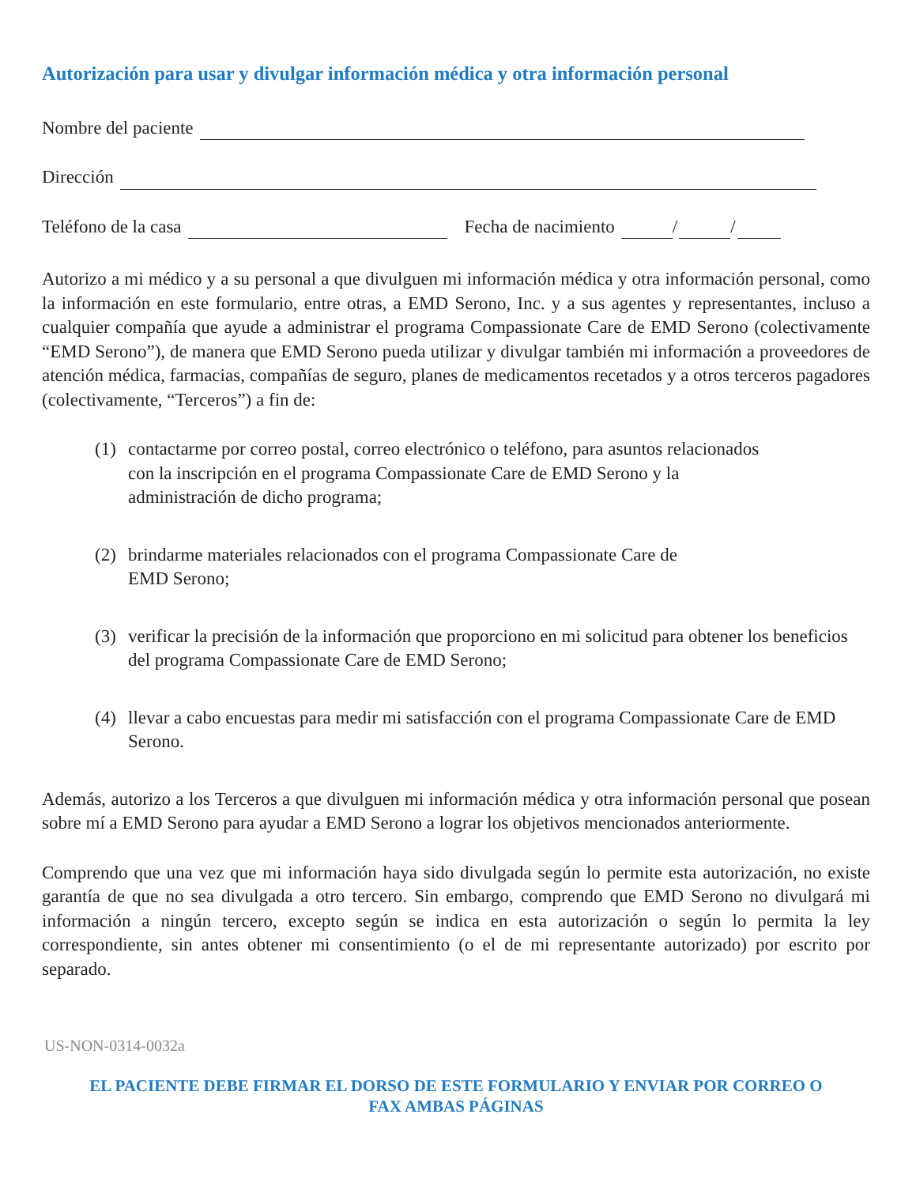Autorización para usar y divulgar información médica y otra información personal
Nombre del paciente
Dirección
Teléfono de la casa Fecha de nacimiento / /
Autorizo a mi médico y a su personal a que divulguen mi información médica y otra información personal, como la información en este formulario, entre otras, a EMD Serono, Inc. y a sus agentes y representantes, incluso a cualquier compañía que ayude a administrar el programa Compassionate Care de EMD Serono (colectivamente “EMD Serono”), de manera que EMD Serono pueda utilizar y divulgar también mi información a proveedores de atención médica, farmacias, compañías de seguro, planes de medicamentos recetados y a otros terceros pagadores (colectivamente, “Terceros”) a fin de:
(1) contactarme por correo postal, correo electrónico o teléfono, para asuntos relacionados
con la inscripción en el programa Compassionate Care de EMD Serono y la
administración de dicho programa;
(2) brindarme materiales relacionados con el programa Compassionate Care de
EMD Serono;
(3) verificar la precisión de la información que proporciono en mi solicitud para obtener los beneficios del programa Compassionate Care de EMD Serono;
(4) llevar a cabo encuestas para medir mi satisfacción con el programa Compassionate Care de EMD Serono.
Además, autorizo a los Terceros a que divulguen mi información médica y otra información personal que posean sobre mí a EMD Serono para ayudar a EMD Serono a lograr los objetivos mencionados anteriormente.
Comprendo que una vez que mi información haya sido divulgada según lo permite esta autorización, no existe garantía de que no sea divulgada a otro tercero. Sin embargo, comprendo que EMD Serono no divulgará mi información a ningún tercero, excepto según se indica en esta autorización o según lo permita la ley correspondiente, sin antes obtener mi consentimiento (o el de mi representante autorizado) por escrito por separado.
US-NON-0314-0032a
EL PACIENTE DEBE FIRMAR EL DORSO DE ESTE FORMULARIO Y ENVIAR POR CORREO O
FAX AMBAS PÁGINAS